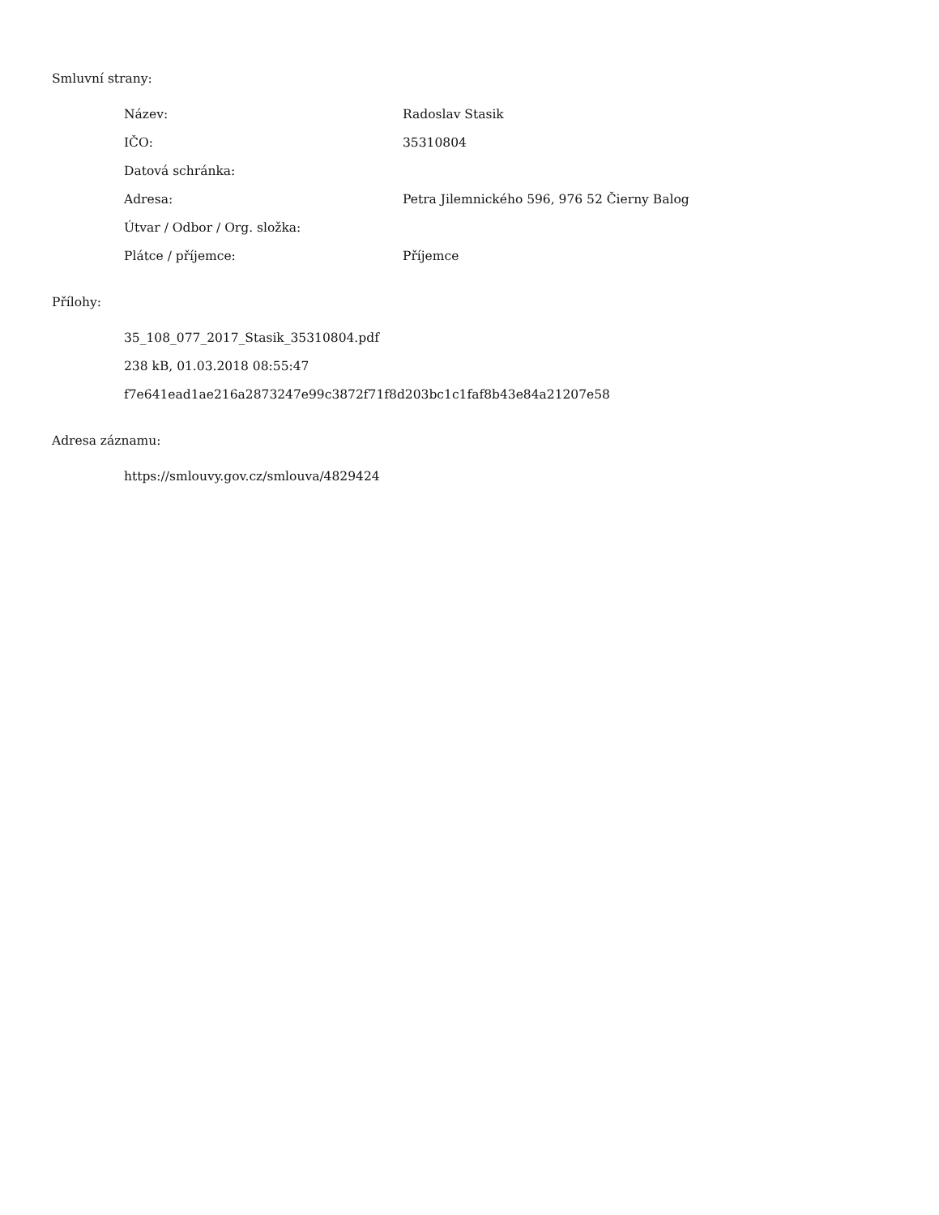Smluvní strany:
| Název: | Radoslav Stasik |
| IČO: | 35310804 |
| Datová schránka: | |
| Adresa: | Petra Jilemnického 596, 976 52 Čierny Balog |
| Útvar / Odbor / Org. složka: | |
| Plátce / příjemce: | Příjemce |
Přílohy:
35_108_077_2017_Stasik_35310804.pdf
238 kB, 01.03.2018 08:55:47
f7e641ead1ae216a2873247e99c3872f71f8d203bc1c1faf8b43e84a21207e58
Adresa záznamu:
https://smlouvy.gov.cz/smlouva/4829424